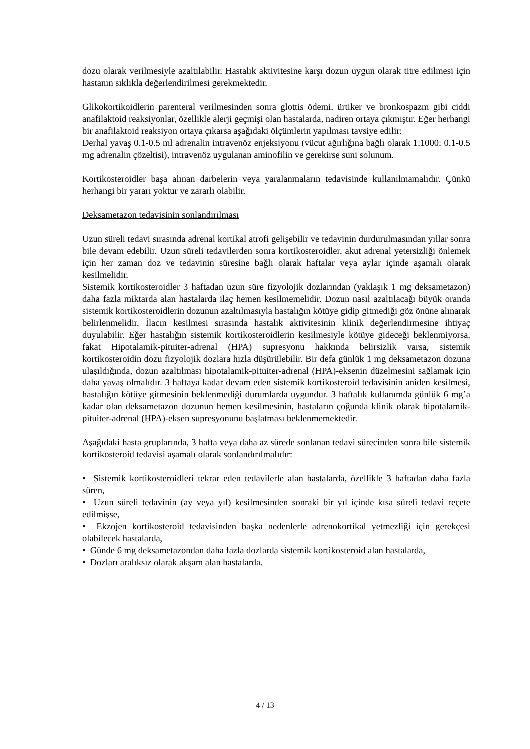dozu olarak verilmesiyle azaltılabilir. Hastalık aktivitesine karşı dozun uygun olarak titre edilmesi için hastanın sıklıkla değerlendirilmesi gerekmektedir.
Glikokortikoidlerin parenteral verilmesinden sonra glottis ödemi, ürtiker ve bronkospazm gibi ciddi anafilaktoid reaksiyonlar, özellikle alerji geçmişi olan hastalarda, nadiren ortaya çıkmıştır. Eğer herhangi bir anafilaktoid reaksiyon ortaya çıkarsa aşağıdaki ölçümlerin yapılması tavsiye edilir:
Derhal yavaş 0.1-0.5 ml adrenalin intravenöz enjeksiyonu (vücut ağırlığına bağlı olarak 1:1000: 0.1-0.5 mg adrenalin çözeltisi), intravenöz uygulanan aminofilin ve gerekirse suni solunum.
Kortikosteroidler başa alınan darbelerin veya yaralanmaların tedavisinde kullanılmamalıdır. Çünkü herhangi bir yararı yoktur ve zararlı olabilir.
Deksametazon tedavisinin sonlandırılması
Uzun süreli tedavi sırasında adrenal kortikal atrofi gelişebilir ve tedavinin durdurulmasından yıllar sonra bile devam edebilir. Uzun süreli tedavilerden sonra kortikosteroidler, akut adrenal yetersizliği önlemek için her zaman doz ve tedavinin süresine bağlı olarak haftalar veya aylar içinde aşamalı olarak kesilmelidir.
Sistemik kortikosteroidler 3 haftadan uzun süre fizyolojik dozlarından (yaklaşık 1 mg deksametazon) daha fazla miktarda alan hastalarda ilaç hemen kesilmemelidir. Dozun nasıl azaltılacağı büyük oranda sistemik kortikosteroidlerin dozunun azaltılmasıyla hastalığın kötüye gidip gitmediği göz önüne alınarak belirlenmelidir. İlacın kesilmesi sırasında hastalık aktivitesinin klinik değerlendirmesine ihtiyaç duyulabilir. Eğer hastalığın sistemik kortikosteroidlerin kesilmesiyle kötüye gideceği beklenmiyorsa, fakat Hipotalamik-pituiter-adrenal (HPA) supresyonu hakkında belirsizlik varsa, sistemik kortikosteroidin dozu fizyolojik dozlara hızla düşürülebilir. Bir defa günlük 1 mg deksametazon dozuna ulaşıldığında, dozun azaltılması hipotalamik-pituiter-adrenal (HPA)-eksenin düzelmesini sağlamak için daha yavaş olmalıdır. 3 haftaya kadar devam eden sistemik kortikosteroid tedavisinin aniden kesilmesi, hastalığın kötüye gitmesinin beklenmediği durumlarda uygundur. 3 haftalık kullanımda günlük 6 mg’a kadar olan deksametazon dozunun hemen kesilmesinin, hastaların çoğunda klinik olarak hipotalamik-pituiter-adrenal (HPA)-eksen supresyonunu başlatması beklenmemektedir.
Aşağıdaki hasta gruplarında, 3 hafta veya daha az sürede sonlanan tedavi sürecinden sonra bile sistemik kortikosteroid tedavisi aşamalı olarak sonlandırılmalıdır:
• Sistemik kortikosteroidleri tekrar eden tedavilerle alan hastalarda, özellikle 3 haftadan daha fazla süren,
• Uzun süreli tedavinin (ay veya yıl) kesilmesinden sonraki bir yıl içinde kısa süreli tedavi reçete edilmişse,
• Ekzojen kortikosteroid tedavisinden başka nedenlerle adrenokortikal yetmezliği için gerekçesi olabilecek hastalarda,
• Günde 6 mg deksametazondan daha fazla dozlarda sistemik kortikosteroid alan hastalarda,
• Dozları aralıksız olarak akşam alan hastalarda.
4 / 13